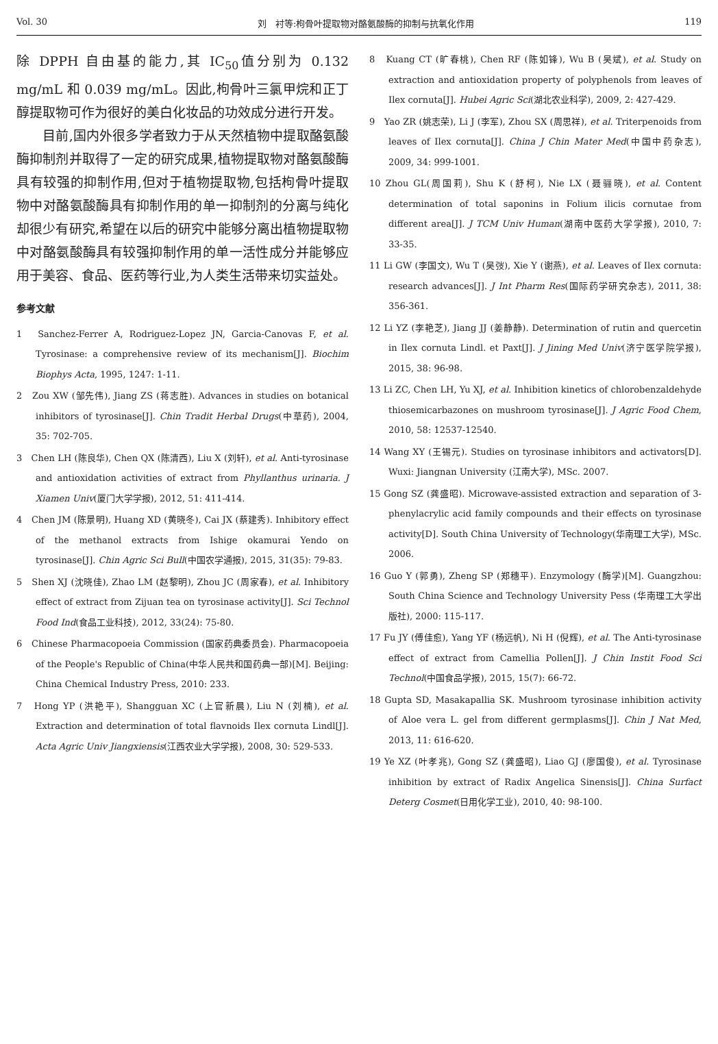Vol. 30 刘　衬等:枸骨叶提取物对酪氨酸酶的抑制与抗氧化作用 119
除 DPPH 自由基的能力,其 IC<sub>50</sub>值分别为 0.132 mg/mL 和 0.039 mg/mL。因此,枸骨叶三氯甲烷和正丁醇提取物可作为很好的美白化妆品的功效成分进行开发。
　　目前,国内外很多学者致力于从天然植物中提取酪氨酸酶抑制剂并取得了一定的研究成果,植物提取物对酪氨酸酶具有较强的抑制作用,但对于植物提取物,包括枸骨叶提取物中对酪氨酸酶具有抑制作用的单一抑制剂的分离与纯化却很少有研究,希望在以后的研究中能够分离出植物提取物中对酪氨酸酶具有较强抑制作用的单一活性成分并能够应用于美容、食品、医药等行业,为人类生活带来切实益处。
参考文献
1　Sanchez-Ferrer A, Rodriguez-Lopez JN, Garcia-Canovas F, et al. Tyrosinase: a comprehensive review of its mechanism[J]. Biochim Biophys Acta, 1995, 1247: 1-11.
2　Zou XW (邹先伟), Jiang ZS (蒋志胜). Advances in studies on botanical inhibitors of tyrosinase[J]. Chin Tradit Herbal Drugs(中草药), 2004, 35: 702-705.
3　Chen LH (陈良华), Chen QX (陈清西), Liu X (刘轩), et al. Anti-tyrosinase and antioxidation activities of extract from Phyllanthus urinaria. J Xiamen Univ(厦门大学学报), 2012, 51: 411-414.
4　Chen JM (陈景明), Huang XD (黄晓冬), Cai JX (蔡建秀). Inhibitory effect of the methanol extracts from Ishige okamurai Yendo on tyrosinase[J]. Chin Agric Sci Bull(中国农学通报), 2015, 31(35): 79-83.
5　Shen XJ (沈晓佳), Zhao LM (赵黎明), Zhou JC (周家春), et al. Inhibitory effect of extract from Zijuan tea on tyrosinase activity[J]. Sci Technol Food Ind(食品工业科技), 2012, 33(24): 75-80.
6　Chinese Pharmacopoeia Commission (国家药典委员会). Pharmacopoeia of the People's Republic of China(中华人民共和国药典一部)[M]. Beijing: China Chemical Industry Press, 2010: 233.
7　Hong YP (洪艳平), Shangguan XC (上官新晨), Liu N (刘楠), et al. Extraction and determination of total flavnoids Ilex cornuta Lindl[J]. Acta Agric Univ Jiangxiensis(江西农业大学学报), 2008, 30: 529-533.
8　Kuang CT (旷春桃), Chen RF (陈如锋), Wu B (吴斌), et al. Study on extraction and antioxidation property of polyphenols from leaves of Ilex cornuta[J]. Hubei Agric Sci(湖北农业科学), 2009, 2: 427-429.
9　Yao ZR (姚志荣), Li J (李军), Zhou SX (周思祥), et al. Triterpenoids from leaves of Ilex cornuta[J]. China J Chin Mater Med(中国中药杂志), 2009, 34: 999-1001.
10 Zhou GL(周国莉), Shu K (舒柯), Nie LX (聂骊晓), et al. Content determination of total saponins in Folium ilicis cornutae from different area[J]. J TCM Univ Human(湖南中医药大学学报), 2010, 7: 33-35.
11 Li GW (李国文), Wu T (吴弢), Xie Y (谢燕), et al. Leaves of Ilex cornuta: research advances[J]. J Int Pharm Res(国际药学研究杂志), 2011, 38: 356-361.
12 Li YZ (李艳芝), Jiang JJ (姜静静). Determination of rutin and quercetin in Ilex cornuta Lindl. et Paxt[J]. J Jining Med Univ(济宁医学院学报), 2015, 38: 96-98.
13 Li ZC, Chen LH, Yu XJ, et al. Inhibition kinetics of chlorobenzaldehyde thiosemicarbazones on mushroom tyrosinase[J]. J Agric Food Chem, 2010, 58: 12537-12540.
14 Wang XY (王锡元). Studies on tyrosinase inhibitors and activators[D]. Wuxi: Jiangnan University (江南大学), MSc. 2007.
15 Gong SZ (龚盛昭). Microwave-assisted extraction and separation of 3-phenylacrylic acid family compounds and their effects on tyrosinase activity[D]. South China University of Technology(华南理工大学), MSc. 2006.
16 Guo Y (郭勇), Zheng SP (郑穗平). Enzymology (酶学)[M]. Guangzhou: South China Science and Technology University Pess (华南理工大学出版社), 2000: 115-117.
17 Fu JY (傅佳愈), Yang YF (杨远帆), Ni H (倪辉), et al. The Anti-tyrosinase effect of extract from Camellia Pollen[J]. J Chin Instit Food Sci Technol(中国食品学报), 2015, 15(7): 66-72.
18 Gupta SD, Masakapallia SK. Mushroom tyrosinase inhibition activity of Aloe vera L. gel from different germplasms[J]. Chin J Nat Med, 2013, 11: 616-620.
19 Ye XZ (叶孝兆), Gong SZ (龚盛昭), Liao GJ (廖国俊), et al. Tyrosinase inhibition by extract of Radix Angelica Sinensis[J]. China Surfact Deterg Cosmet(日用化学工业), 2010, 40: 98-100.